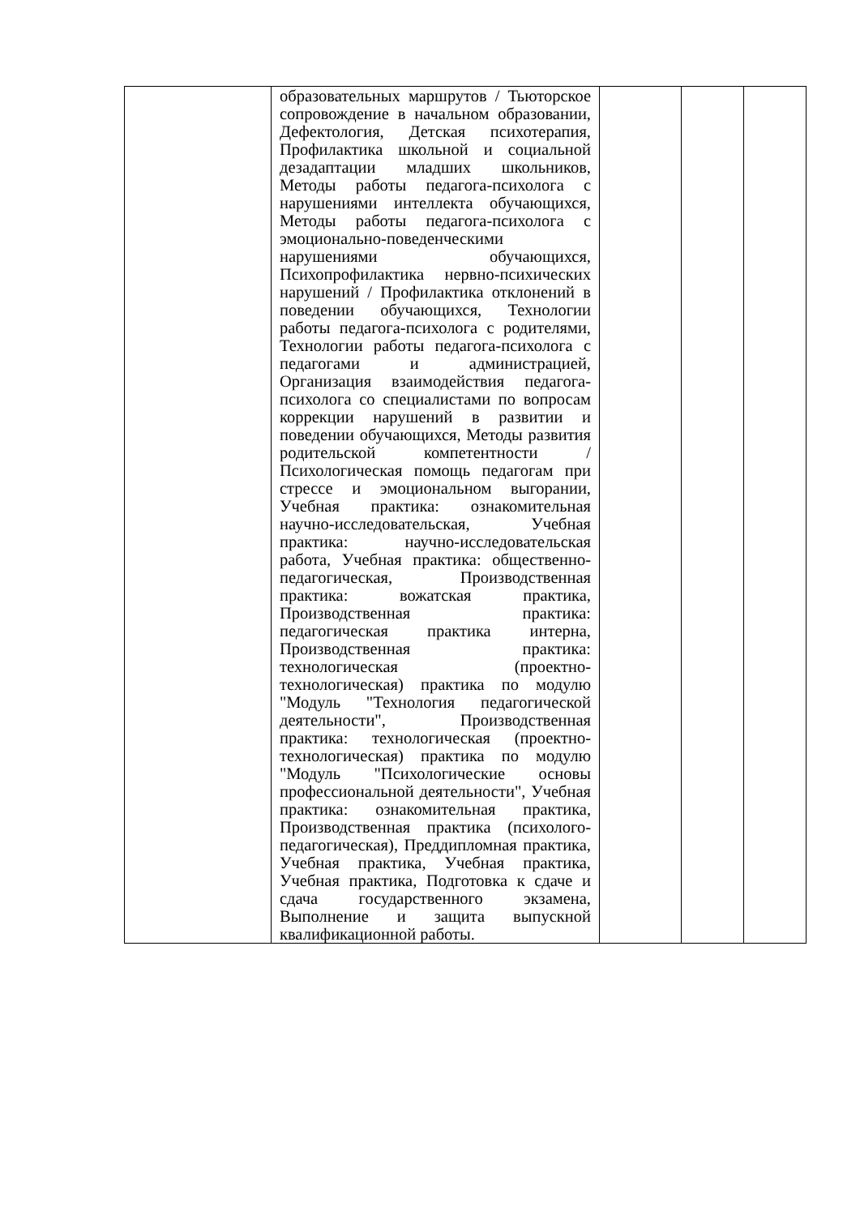| | образовательных маршрутов / Тьюторское сопровождение в начальном образовании, Дефектология, Детская психотерапия, Профилактика школьной и социальной дезадаптации младших школьников, Методы работы педагога-психолога с нарушениями интеллекта обучающихся, Методы работы педагога-психолога с эмоционально-поведенческими нарушениями обучающихся, Психопрофилактика нервно-психических нарушений / Профилактика отклонений в поведении обучающихся, Технологии работы педагога-психолога с родителями, Технологии работы педагога-психолога с педагогами и администрацией, Организация взаимодействия педагога-психолога со специалистами по вопросам коррекции нарушений в развитии и поведении обучающихся, Методы развития родительской компетентности / Психологическая помощь педагогам при стрессе и эмоциональном выгорании, Учебная практика: ознакомительная научно-исследовательская, Учебная практика: научно-исследовательская работа, Учебная практика: общественно-педагогическая, Производственная практика: вожатская практика, Производственная практика: педагогическая практика интерна, Производственная практика: технологическая (проектно-технологическая) практика по модулю "Модуль "Технология педагогической деятельности", Производственная практика: технологическая (проектно-технологическая) практика по модулю "Модуль "Психологические основы профессиональной деятельности", Учебная практика: ознакомительная практика, Производственная практика (психолого-педагогическая), Преддипломная практика, Учебная практика, Учебная практика, Учебная практика, Подготовка к сдаче и сдача государственного экзамена, Выполнение и защита выпускной квалификационной работы. | | | |